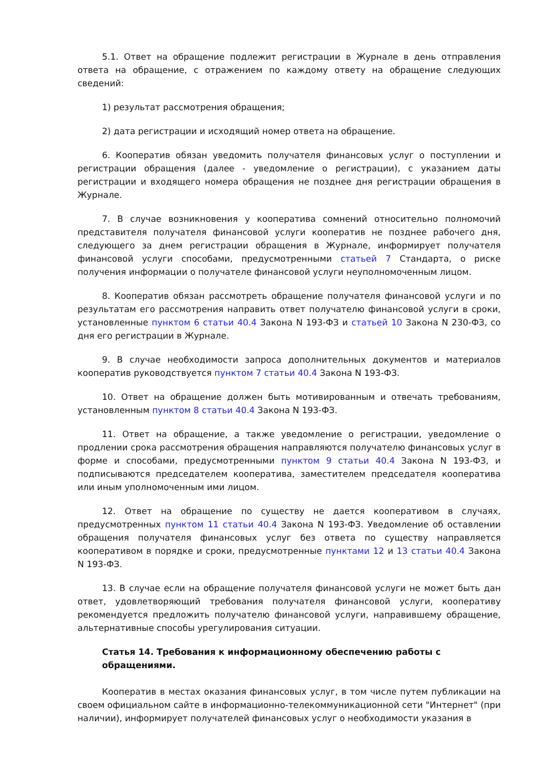5.1. Ответ на обращение подлежит регистрации в Журнале в день отправления ответа на обращение, с отражением по каждому ответу на обращение следующих сведений:
1) результат рассмотрения обращения;
2) дата регистрации и исходящий номер ответа на обращение.
6. Кооператив обязан уведомить получателя финансовых услуг о поступлении и регистрации обращения (далее - уведомление о регистрации), с указанием даты регистрации и входящего номера обращения не позднее дня регистрации обращения в Журнале.
7. В случае возникновения у кооператива сомнений относительно полномочий представителя получателя финансовой услуги кооператив не позднее рабочего дня, следующего за днем регистрации обращения в Журнале, информирует получателя финансовой услуги способами, предусмотренными статьей 7 Стандарта, о риске получения информации о получателе финансовой услуги неуполномоченным лицом.
8. Кооператив обязан рассмотреть обращение получателя финансовой услуги и по результатам его рассмотрения направить ответ получателю финансовой услуги в сроки, установленные пунктом 6 статьи 40.4 Закона N 193-ФЗ и статьей 10 Закона N 230-ФЗ, со дня его регистрации в Журнале.
9. В случае необходимости запроса дополнительных документов и материалов кооператив руководствуется пунктом 7 статьи 40.4 Закона N 193-ФЗ.
10. Ответ на обращение должен быть мотивированным и отвечать требованиям, установленным пунктом 8 статьи 40.4 Закона N 193-ФЗ.
11. Ответ на обращение, а также уведомление о регистрации, уведомление о продлении срока рассмотрения обращения направляются получателю финансовых услуг в форме и способами, предусмотренными пунктом 9 статьи 40.4 Закона N 193-ФЗ, и подписываются председателем кооператива, заместителем председателя кооператива или иным уполномоченным ими лицом.
12. Ответ на обращение по существу не дается кооперативом в случаях, предусмотренных пунктом 11 статьи 40.4 Закона N 193-ФЗ. Уведомление об оставлении обращения получателя финансовых услуг без ответа по существу направляется кооперативом в порядке и сроки, предусмотренные пунктами 12 и 13 статьи 40.4 Закона N 193-ФЗ.
13. В случае если на обращение получателя финансовой услуги не может быть дан ответ, удовлетворяющий требования получателя финансовой услуги, кооперативу рекомендуется предложить получателю финансовой услуги, направившему обращение, альтернативные способы урегулирования ситуации.
Статья 14. Требования к информационному обеспечению работы с обращениями.
Кооператив в местах оказания финансовых услуг, в том числе путем публикации на своем официальном сайте в информационно-телекоммуникационной сети "Интернет" (при наличии), информирует получателей финансовых услуг о необходимости указания в